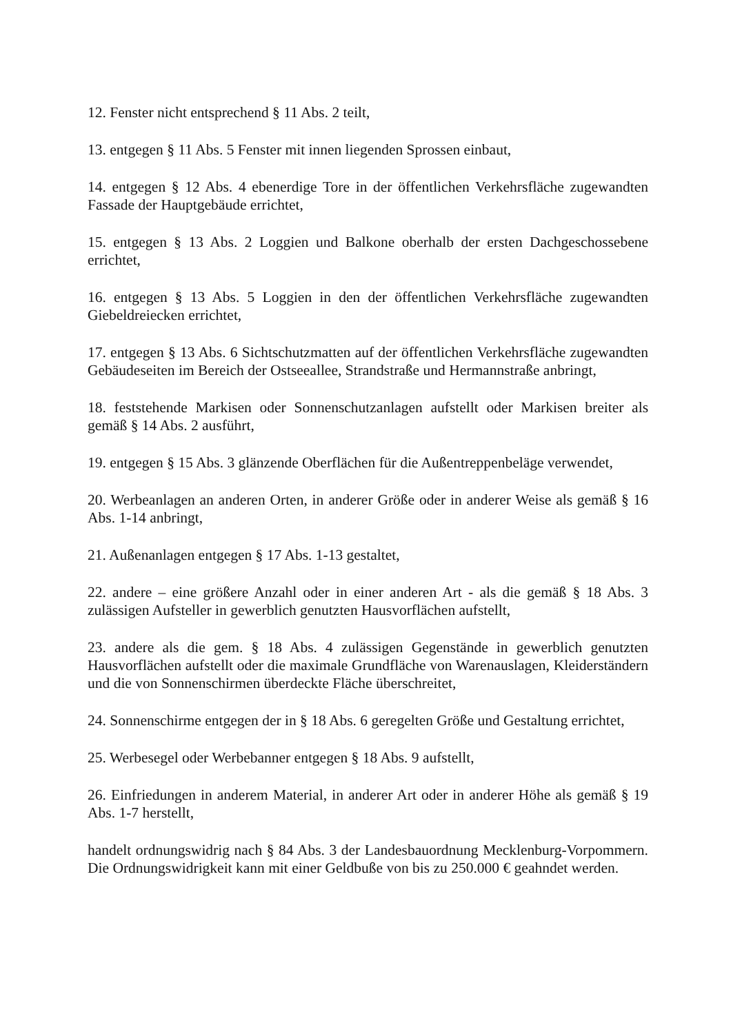12. Fenster nicht entsprechend § 11 Abs. 2 teilt,
13. entgegen § 11 Abs. 5 Fenster mit innen liegenden Sprossen einbaut,
14. entgegen § 12 Abs. 4 ebenerdige Tore in der öffentlichen Verkehrsfläche zugewandten Fassade der Hauptgebäude errichtet,
15. entgegen § 13 Abs. 2 Loggien und Balkone oberhalb der ersten Dachgeschossebene errichtet,
16. entgegen § 13 Abs. 5 Loggien in den der öffentlichen Verkehrsfläche zugewandten Giebeldreiecken errichtet,
17. entgegen § 13 Abs. 6 Sichtschutzmatten auf der öffentlichen Verkehrsfläche zugewandten Gebäudeseiten im Bereich der Ostseeallee, Strandstraße und Hermannstraße anbringt,
18. feststehende Markisen oder Sonnenschutzanlagen aufstellt oder Markisen breiter als gemäß § 14 Abs. 2 ausführt,
19. entgegen § 15 Abs. 3 glänzende Oberflächen für die Außentreppenbeläge verwendet,
20. Werbeanlagen an anderen Orten, in anderer Größe oder in anderer Weise als gemäß § 16 Abs. 1-14 anbringt,
21. Außenanlagen entgegen § 17 Abs. 1-13 gestaltet,
22. andere – eine größere Anzahl oder in einer anderen Art - als die gemäß § 18 Abs. 3 zulässigen Aufsteller in gewerblich genutzten Hausvorflächen aufstellt,
23. andere als die gem. § 18 Abs. 4 zulässigen Gegenstände in gewerblich genutzten Hausvorflächen aufstellt oder die maximale Grundfläche von Warenauslagen, Kleiderständern und die von Sonnenschirmen überdeckte Fläche überschreitet,
24. Sonnenschirme entgegen der in § 18 Abs. 6 geregelten Größe und Gestaltung errichtet,
25. Werbesegel oder Werbebanner entgegen § 18 Abs. 9 aufstellt,
26. Einfriedungen in anderem Material, in anderer Art oder in anderer Höhe als gemäß § 19 Abs. 1-7 herstellt,
handelt ordnungswidrig nach § 84 Abs. 3 der Landesbauordnung Mecklenburg-Vorpommern. Die Ordnungswidrigkeit kann mit einer Geldbuße von bis zu 250.000 € geahndet werden.